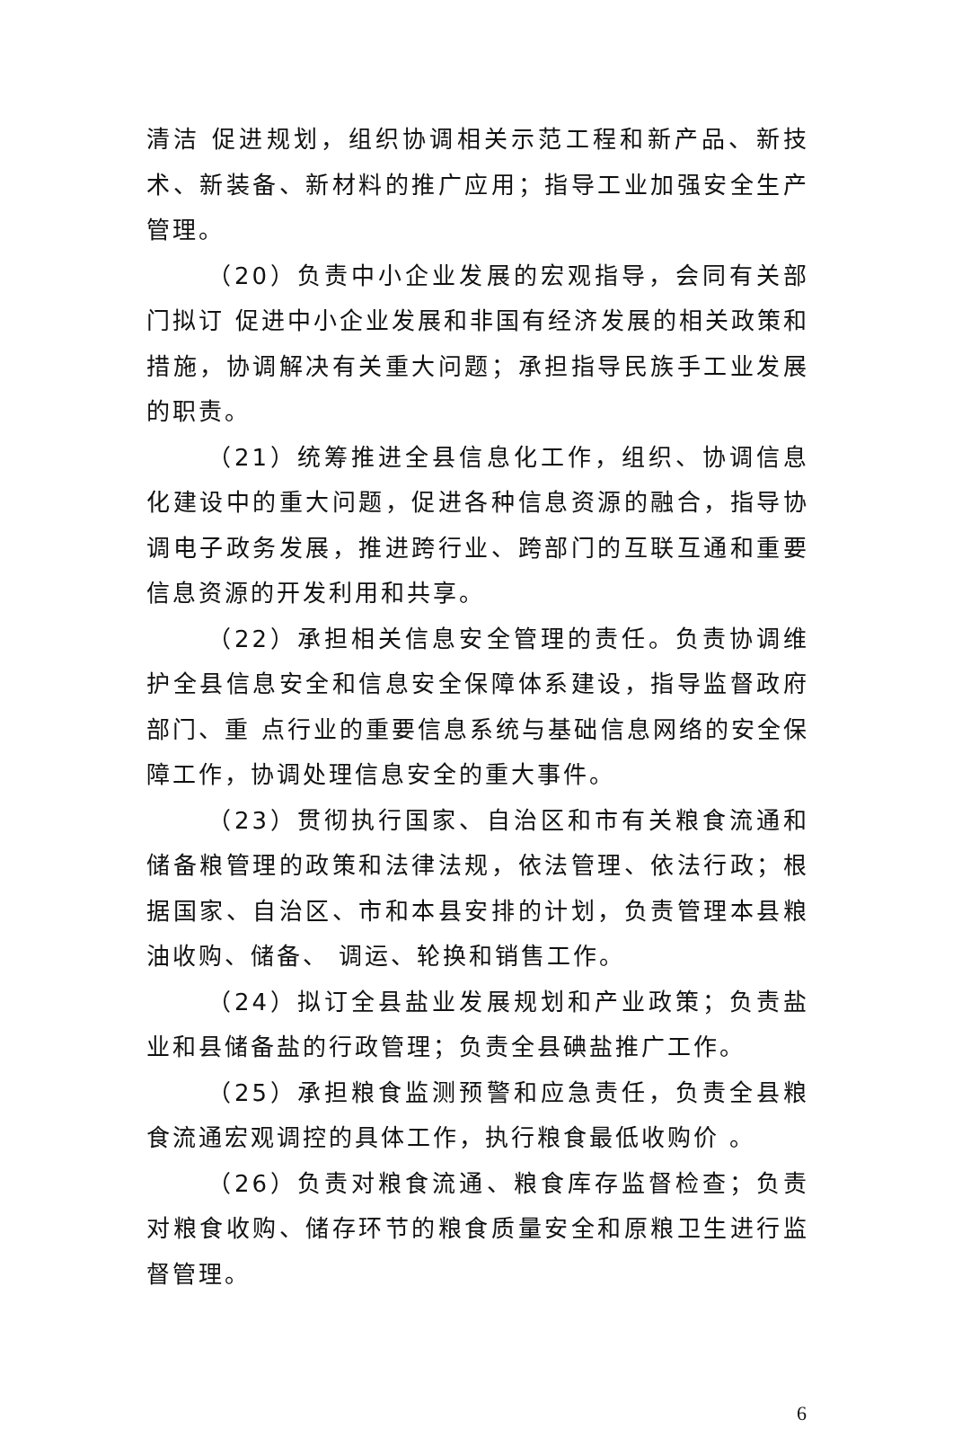清洁 促进规划，组织协调相关示范工程和新产品、新技术、新装备、新材料的推广应用；指导工业加强安全生产管理。
（20）负责中小企业发展的宏观指导，会同有关部门拟订 促进中小企业发展和非国有经济发展的相关政策和措施，协调解决有关重大问题；承担指导民族手工业发展的职责。
（21）统筹推进全县信息化工作，组织、协调信息化建设中的重大问题，促进各种信息资源的融合，指导协调电子政务发展，推进跨行业、跨部门的互联互通和重要信息资源的开发利用和共享。
（22）承担相关信息安全管理的责任。负责协调维护全县信息安全和信息安全保障体系建设，指导监督政府部门、重 点行业的重要信息系统与基础信息网络的安全保障工作，协调处理信息安全的重大事件。
（23）贯彻执行国家、自治区和市有关粮食流通和储备粮管理的政策和法律法规，依法管理、依法行政；根据国家、自治区、市和本县安排的计划，负责管理本县粮油收购、储备、 调运、轮换和销售工作。
（24）拟订全县盐业发展规划和产业政策；负责盐业和县储备盐的行政管理；负责全县碘盐推广工作。
（25）承担粮食监测预警和应急责任，负责全县粮食流通宏观调控的具体工作，执行粮食最低收购价 。
（26）负责对粮食流通、粮食库存监督检查；负责对粮食收购、储存环节的粮食质量安全和原粮卫生进行监督管理。
6